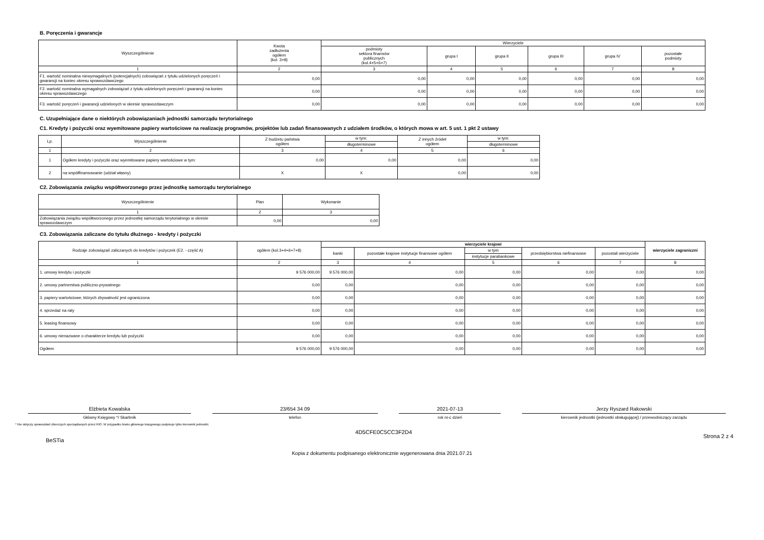B. Poręczenia i gwarancje
| Wyszczególnienie | Kwota zadłużenia ogółem (kol. 3+8) | Wierzyciele | | | | | |
| --- | --- | --- | --- | --- | --- | --- | --- |
| | | podmioty sektora finansów publicznych (kol.4+5+6+7) | grupa I | grupa II | grupa III | grupa IV | pozostałe podmioty |
| 1 | 2 | 3 | 4 | 5 | 6 | 7 | 8 |
| F1. wartość nominalna niewymagalnych (potencjalnych) zobowiązań z tytułu udzielonych poręczeń i gwarancji na koniec okresu sprawozdawczego | 0,00 | 0,00 | 0,00 | 0,00 | 0,00 | 0,00 | 0,00 |
| F2. wartość nominalna wymagalnych zobowiązań z tytułu udzielonych poręczeń i gwarancji na koniec okresu sprawozdawczego | 0,00 | 0,00 | 0,00 | 0,00 | 0,00 | 0,00 | 0,00 |
| F3. wartość poręczeń i gwarancji udzielonych w okresie sprawozdawczym | 0,00 | 0,00 | 0,00 | 0,00 | 0,00 | 0,00 | 0,00 |
C. Uzupełniające dane o niektórych zobowiązaniach jednostki samorządu terytorialnego
C1. Kredyty i pożyczki oraz wyemitowane papiery wartościowe na realizację programów, projektów lub zadań finansowanych z udziałem środków, o których mowa w art. 5 ust. 1 pkt 2 ustawy
| Lp. | Wyszczególnienie | Z budżetu państwa ogółem | w tym: | Z innych źródeł ogółem | w tym: |
| --- | --- | --- | --- | --- | --- |
| | | | długoterminowe | | długoterminowe |
| 1 | 2 | 3 | 4 | 5 | 6 |
| 1 | Ogółem kredyty i pożyczki oraz wyemitowane papiery wartościowe w tym: | 0,00 | 0,00 | 0,00 | 0,00 |
| 2 | na współfinansowanie (udział własny) | X | X | 0,00 | 0,00 |
C2. Zobowiązania związku współtworzonego przez jednostkę samorządu terytorialnego
| Wyszczególnienie | Plan | Wykonanie |
| --- | --- | --- |
| 1 | 2 | 3 |
| Zobowiązania związku współtworzonego przez jednostkę samorządu terytorialnego w okresie sprawozdawczym | 0,00 | 0,00 |
C3. Zobowiązania zaliczane do tytułu dłużnego - kredyty i pożyczki
| Rodzaje zobowiązań zaliczanych do kredytów i pożyczek (E2. - część A) | ogółem (kol.3+4+6+7+8) | wierzyciele krajowi | | | | | wierzyciele zagraniczni |
| --- | --- | --- | --- | --- | --- | --- | --- |
| | | banki | pozostałe krajowe instytucje finansowe ogółem | w tym | przedsiębiorstwa niefinansowe | pozostali wierzyciele | |
| | | | | instytucje parabankowe | | | |
| 1 | 2 | 3 | 4 | 5 | 6 | 7 | 8 |
| 1. umowy kredytu i pożyczki | 9 576 000,00 | 9 576 000,00 | 0,00 | 0,00 | 0,00 | 0,00 | 0,00 |
| 2. umowy partnerstwa publiczno-prywatnego | 0,00 | 0,00 | 0,00 | 0,00 | 0,00 | 0,00 | 0,00 |
| 3. papiery wartościowe, których zbywalność jest ograniczona | 0,00 | 0,00 | 0,00 | 0,00 | 0,00 | 0,00 | 0,00 |
| 4. sprzedaż na raty | 0,00 | 0,00 | 0,00 | 0,00 | 0,00 | 0,00 | 0,00 |
| 5. leasing finansowy | 0,00 | 0,00 | 0,00 | 0,00 | 0,00 | 0,00 | 0,00 |
| 6. umowy nienazwane o charakterze kredytu lub pożyczki | 0,00 | 0,00 | 0,00 | 0,00 | 0,00 | 0,00 | 0,00 |
| Ogółem | 9 576 000,00 | 9 576 000,00 | 0,00 | 0,00 | 0,00 | 0,00 | 0,00 |
Elżbieta Kowalska
Główny Księgowy */ Skarbnik
23/654 34 09
telefon
2021-07-13
rok m-c dzień
Jerzy Ryszard Rakowski
kierownik jednostki (jednostki obsługującej) / przewodniczący zarządu
* Nie dotyczy sprawozdań zbiorczych sporządzanych przez RIO. W przypadku braku głównego księgowego podpisuje tylko kierownik jednostki.
BeSTia 4D5CFE0C5CC3F2D4 Strona 2 z 4
Kopia z dokumentu podpisanego elektronicznie wygenerowana dnia 2021.07.21